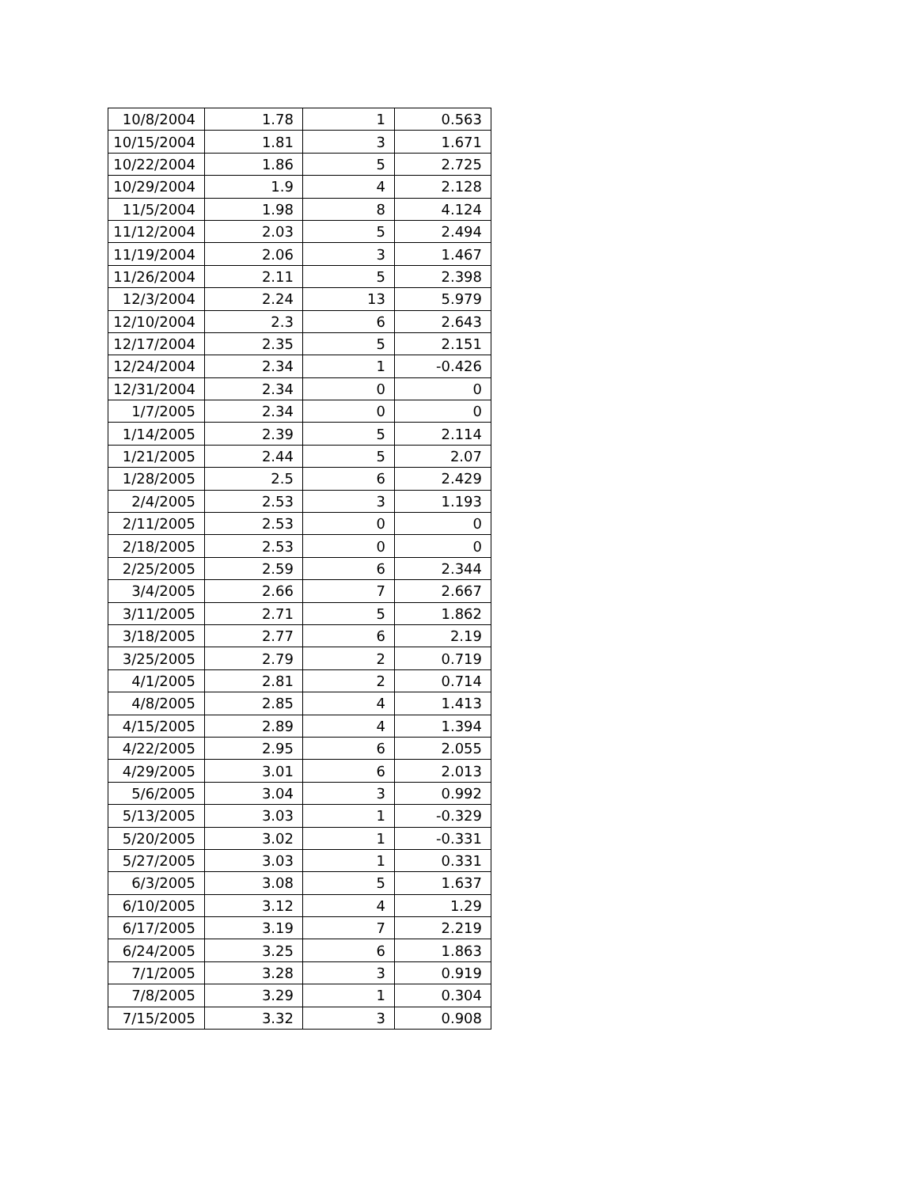| 10/8/2004 | 1.78 | 1 | 0.563 |
| 10/15/2004 | 1.81 | 3 | 1.671 |
| 10/22/2004 | 1.86 | 5 | 2.725 |
| 10/29/2004 | 1.9 | 4 | 2.128 |
| 11/5/2004 | 1.98 | 8 | 4.124 |
| 11/12/2004 | 2.03 | 5 | 2.494 |
| 11/19/2004 | 2.06 | 3 | 1.467 |
| 11/26/2004 | 2.11 | 5 | 2.398 |
| 12/3/2004 | 2.24 | 13 | 5.979 |
| 12/10/2004 | 2.3 | 6 | 2.643 |
| 12/17/2004 | 2.35 | 5 | 2.151 |
| 12/24/2004 | 2.34 | 1 | -0.426 |
| 12/31/2004 | 2.34 | 0 | 0 |
| 1/7/2005 | 2.34 | 0 | 0 |
| 1/14/2005 | 2.39 | 5 | 2.114 |
| 1/21/2005 | 2.44 | 5 | 2.07 |
| 1/28/2005 | 2.5 | 6 | 2.429 |
| 2/4/2005 | 2.53 | 3 | 1.193 |
| 2/11/2005 | 2.53 | 0 | 0 |
| 2/18/2005 | 2.53 | 0 | 0 |
| 2/25/2005 | 2.59 | 6 | 2.344 |
| 3/4/2005 | 2.66 | 7 | 2.667 |
| 3/11/2005 | 2.71 | 5 | 1.862 |
| 3/18/2005 | 2.77 | 6 | 2.19 |
| 3/25/2005 | 2.79 | 2 | 0.719 |
| 4/1/2005 | 2.81 | 2 | 0.714 |
| 4/8/2005 | 2.85 | 4 | 1.413 |
| 4/15/2005 | 2.89 | 4 | 1.394 |
| 4/22/2005 | 2.95 | 6 | 2.055 |
| 4/29/2005 | 3.01 | 6 | 2.013 |
| 5/6/2005 | 3.04 | 3 | 0.992 |
| 5/13/2005 | 3.03 | 1 | -0.329 |
| 5/20/2005 | 3.02 | 1 | -0.331 |
| 5/27/2005 | 3.03 | 1 | 0.331 |
| 6/3/2005 | 3.08 | 5 | 1.637 |
| 6/10/2005 | 3.12 | 4 | 1.29 |
| 6/17/2005 | 3.19 | 7 | 2.219 |
| 6/24/2005 | 3.25 | 6 | 1.863 |
| 7/1/2005 | 3.28 | 3 | 0.919 |
| 7/8/2005 | 3.29 | 1 | 0.304 |
| 7/15/2005 | 3.32 | 3 | 0.908 |